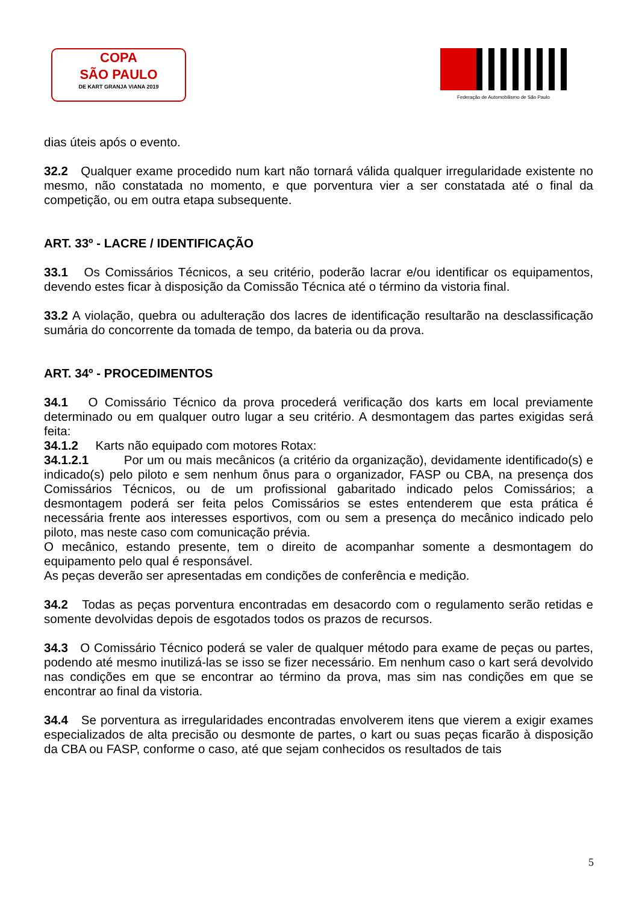COPA
SÃO PAULO
DE KART GRANJA VIANA 2019
Federação de Automobilismo de São Paulo
dias úteis após o evento.
32.2 Qualquer exame procedido num kart não tornará válida qualquer irregularidade existente no mesmo, não constatada no momento, e que porventura vier a ser constatada até o final da competição, ou em outra etapa subsequente.
ART. 33º - LACRE / IDENTIFICAÇÃO
33.1 Os Comissários Técnicos, a seu critério, poderão lacrar e/ou identificar os equipamentos, devendo estes ficar à disposição da Comissão Técnica até o término da vistoria final.
33.2 A violação, quebra ou adulteração dos lacres de identificação resultarão na desclassificação sumária do concorrente da tomada de tempo, da bateria ou da prova.
ART. 34º - PROCEDIMENTOS
34.1 O Comissário Técnico da prova procederá verificação dos karts em local previamente determinado ou em qualquer outro lugar a seu critério. A desmontagem das partes exigidas será feita:
34.1.2 Karts não equipado com motores Rotax:
34.1.2.1 Por um ou mais mecânicos (a critério da organização), devidamente identificado(s) e indicado(s) pelo piloto e sem nenhum ônus para o organizador, FASP ou CBA, na presença dos Comissários Técnicos, ou de um profissional gabaritado indicado pelos Comissários; a desmontagem poderá ser feita pelos Comissários se estes entenderem que esta prática é necessária frente aos interesses esportivos, com ou sem a presença do mecânico indicado pelo piloto, mas neste caso com comunicação prévia.
O mecânico, estando presente, tem o direito de acompanhar somente a desmontagem do equipamento pelo qual é responsável.
As peças deverão ser apresentadas em condições de conferência e medição.
34.2 Todas as peças porventura encontradas em desacordo com o regulamento serão retidas e somente devolvidas depois de esgotados todos os prazos de recursos.
34.3 O Comissário Técnico poderá se valer de qualquer método para exame de peças ou partes, podendo até mesmo inutilizá-las se isso se fizer necessário. Em nenhum caso o kart será devolvido nas condições em que se encontrar ao término da prova, mas sim nas condições em que se encontrar ao final da vistoria.
34.4 Se porventura as irregularidades encontradas envolverem itens que vierem a exigir exames especializados de alta precisão ou desmonte de partes, o kart ou suas peças ficarão à disposição da CBA ou FASP, conforme o caso, até que sejam conhecidos os resultados de tais
5